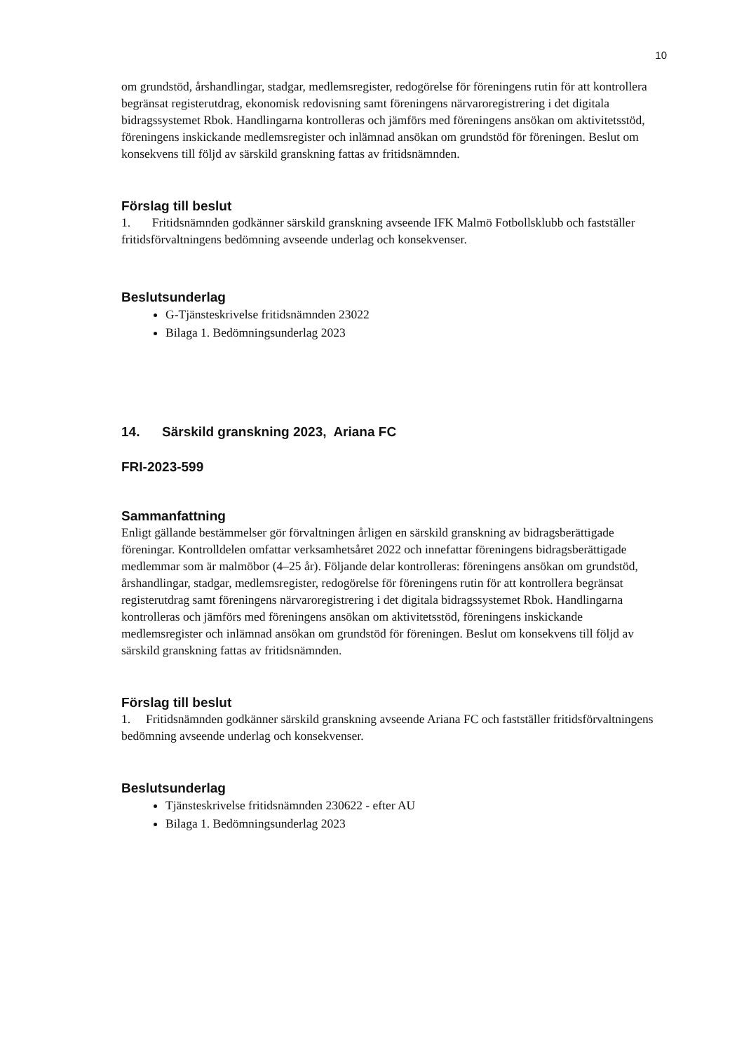10
om grundstöd, årshandlingar, stadgar, medlemsregister, redogörelse för föreningens rutin för att kontrollera begränsat registerutdrag, ekonomisk redovisning samt föreningens närvaroregistrering i det digitala bidragssystemet Rbok. Handlingarna kontrolleras och jämförs med föreningens ansökan om aktivitetsstöd, föreningens inskickande medlemsregister och inlämnad ansökan om grundstöd för föreningen. Beslut om konsekvens till följd av särskild granskning fattas av fritidsnämnden.
Förslag till beslut
1. Fritidsnämnden godkänner särskild granskning avseende IFK Malmö Fotbollsklubb och fastställer fritidsförvaltningens bedömning avseende underlag och konsekvenser.
Beslutsunderlag
G-Tjänsteskrivelse fritidsnämnden 23022
Bilaga 1. Bedömningsunderlag 2023
14. Särskild granskning 2023, Ariana FC
FRI-2023-599
Sammanfattning
Enligt gällande bestämmelser gör förvaltningen årligen en särskild granskning av bidragsberättigade föreningar. Kontrolldelen omfattar verksamhetsåret 2022 och innefattar föreningens bidragsberättigade medlemmar som är malmöbor (4–25 år). Följande delar kontrolleras: föreningens ansökan om grundstöd, årshandlingar, stadgar, medlemsregister, redogörelse för föreningens rutin för att kontrollera begränsat registerutdrag samt föreningens närvaroregistrering i det digitala bidragssystemet Rbok. Handlingarna kontrolleras och jämförs med föreningens ansökan om aktivitetsstöd, föreningens inskickande medlemsregister och inlämnad ansökan om grundstöd för föreningen. Beslut om konsekvens till följd av särskild granskning fattas av fritidsnämnden.
Förslag till beslut
1. Fritidsnämnden godkänner särskild granskning avseende Ariana FC och fastställer fritidsförvaltningens bedömning avseende underlag och konsekvenser.
Beslutsunderlag
Tjänsteskrivelse fritidsnämnden 230622 - efter AU
Bilaga 1. Bedömningsunderlag 2023